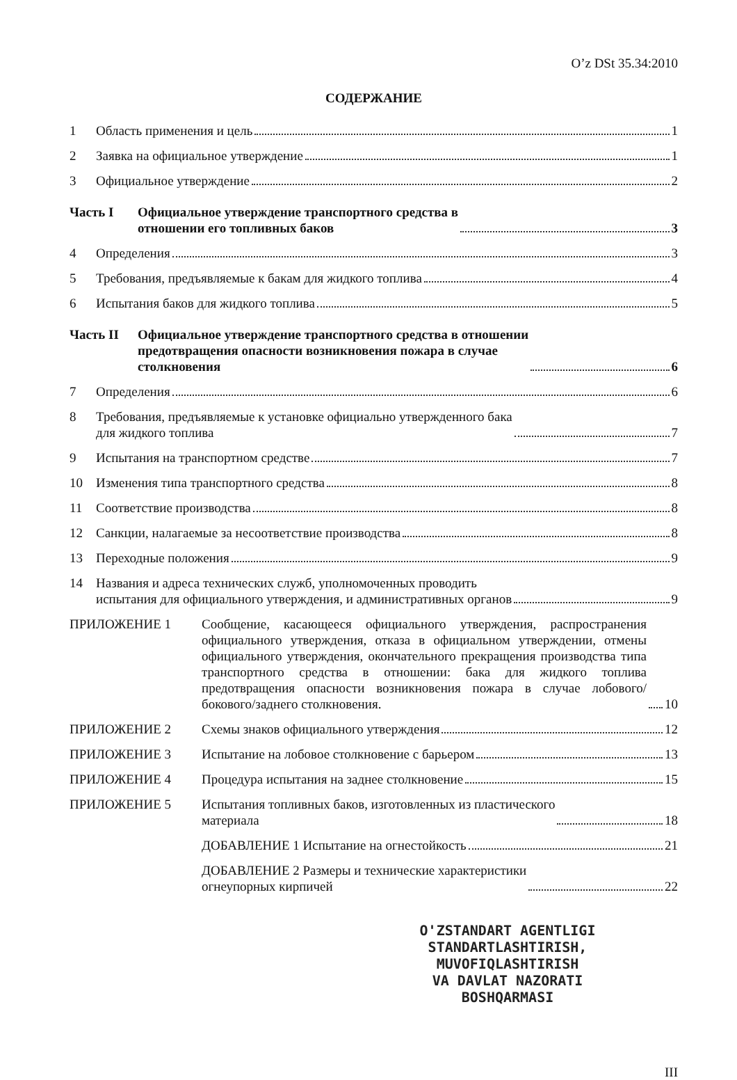O’z DSt 35.34:2010
СОДЕРЖАНИЕ
1
Область применения и цель 1
2
Заявка на официальное утверждение 1
3
Официальное утверждение 2
Часть I
Официальное утверждение транспортного средства в
отношении его топливных баков 3
4
Определения 3
5
Требования, предъявляемые к бакам для жидкого топлива 4
6
Испытания баков для жидкого топлива 5
Часть II
Официальное утверждение транспортного средства в отношении
предотвращения опасности возникновения пожара в случае
столкновения 6
7
Определения 6
8
Требования, предъявляемые к установке официально утвержденного бака
для жидкого топлива 7
9
Испытания на транспортном средстве 7
10
Изменения типа транспортного средства 8
11
Соответствие производства 8
12
Санкции, налагаемые за несоответствие производства 8
13
Переходные положения 9
14
Названия и адреса технических служб, уполномоченных проводить
испытания для официального утверждения, и административных органов 9
ПРИЛОЖЕНИЕ 1
Сообщение, касающееся официального утверждения, распространения официального утверждения, отказа в официальном утверждении, отмены официального утверждения, окончательного прекращения производства типа транспортного средства в отношении: бака для жидкого топлива предотвращения опасности возникновения пожара в случае лобового/бокового/заднего столкновения. 10
ПРИЛОЖЕНИЕ 2
Схемы знаков официального утверждения 12
ПРИЛОЖЕНИЕ 3
Испытание на лобовое столкновение с барьером 13
ПРИЛОЖЕНИЕ 4
Процедура испытания на заднее столкновение 15
ПРИЛОЖЕНИЕ 5
Испытания топливных баков, изготовленных из пластического
материала 18
ДОБАВЛЕНИЕ 1 Испытание на огнестойкость 21
ДОБАВЛЕНИЕ 2 Размеры и технические характеристики
огнеупорных кирпичей 22
O'ZSTANDART AGENTLIGI
STANDARTLASHTIRISH,
MUVOFIQLASHTIRISH
VA DAVLAT NAZORATI
BOSHQARMASI
III